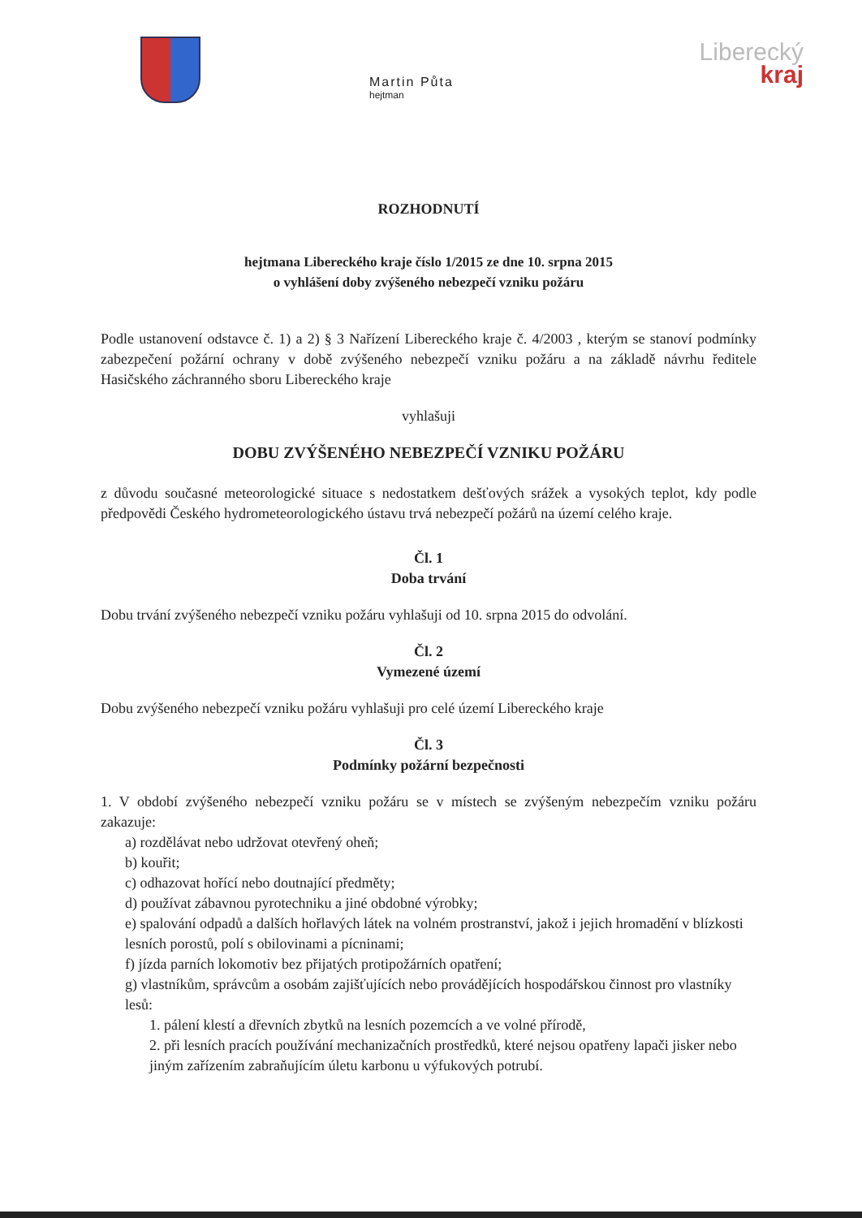Martin Půta
hejtman
Liberecký
kraj
ROZHODNUTÍ
hejtmana Libereckého kraje číslo 1/2015 ze dne 10. srpna 2015
o vyhlášení doby zvýšeného nebezpečí vzniku požáru
Podle ustanovení odstavce č. 1) a 2) § 3 Nařízení Libereckého kraje č. 4/2003 , kterým se stanoví podmínky zabezpečení požární ochrany v době zvýšeného nebezpečí vzniku požáru a na základě návrhu ředitele Hasičského záchranného sboru Libereckého kraje
vyhlašuji
DOBU ZVÝŠENÉHO NEBEZPEČÍ VZNIKU POŽÁRU
z důvodu současné meteorologické situace s nedostatkem dešťových srážek a vysokých teplot, kdy podle předpovědi Českého hydrometeorologického ústavu trvá nebezpečí požárů na území celého kraje.
Čl. 1
Doba trvání
Dobu trvání zvýšeného nebezpečí vzniku požáru vyhlašuji od 10. srpna 2015 do odvolání.
Čl. 2
Vymezené území
Dobu zvýšeného nebezpečí vzniku požáru vyhlašuji pro celé území Libereckého kraje
Čl. 3
Podmínky požární bezpečnosti
1. V období zvýšeného nebezpečí vzniku požáru se v místech se zvýšeným nebezpečím vzniku požáru zakazuje:
a) rozdělávat nebo udržovat otevřený oheň;
b) kouřit;
c) odhazovat hořící nebo doutnající předměty;
d) používat zábavnou pyrotechniku a jiné obdobné výrobky;
e) spalování odpadů a dalších hořlavých látek na volném prostranství, jakož i jejich hromadění v blízkosti lesních porostů, polí s obilovinami a pícninami;
f) jízda parních lokomotiv bez přijatých protipožárních opatření;
g) vlastníkům, správcům a osobám zajišťujících nebo provádějících hospodářskou činnost pro vlastníky lesů:
1. pálení klestí a dřevních zbytků na lesních pozemcích a ve volné přírodě,
2. při lesních pracích používání mechanizačních prostředků, které nejsou opatřeny lapači jisker nebo jiným zařízením zabraňujícím úletu karbonu u výfukových potrubí.